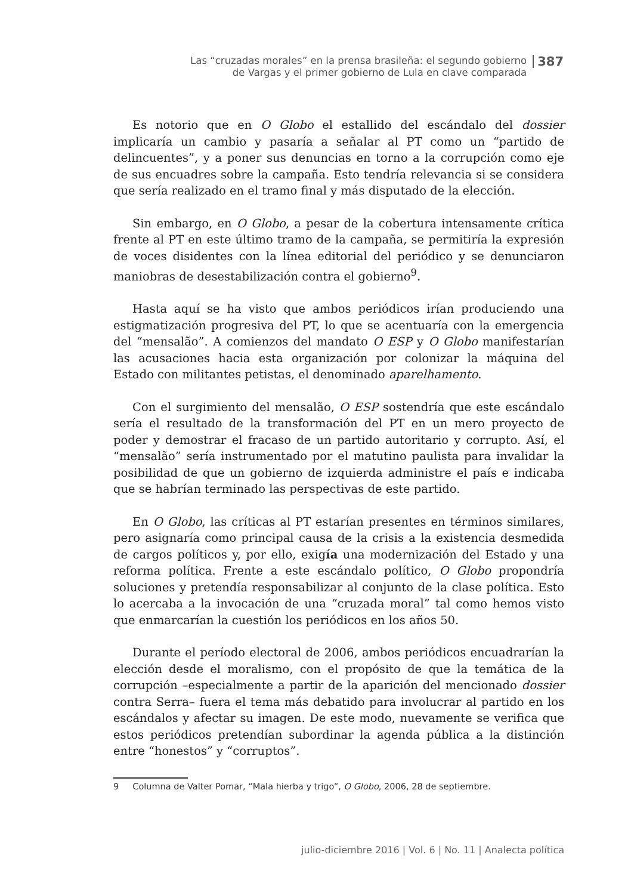Las “cruzadas morales” en la prensa brasileña: el segundo gobierno
de Vargas y el primer gobierno de Lula en clave comparada
387
Es notorio que en O Globo el estallido del escándalo del dossier implicaría un cambio y pasaría a señalar al PT como un “partido de delincuentes”, y a poner sus denuncias en torno a la corrupción como eje de sus encuadres sobre la campaña. Esto tendría relevancia si se considera que sería realizado en el tramo final y más disputado de la elección.
Sin embargo, en O Globo, a pesar de la cobertura intensamente crítica frente al PT en este último tramo de la campaña, se permitiría la expresión de voces disidentes con la línea editorial del periódico y se denunciaron maniobras de desestabilización contra el gobierno<sup>9</sup>.
Hasta aquí se ha visto que ambos periódicos irían produciendo una estigmatización progresiva del PT, lo que se acentuaría con la emergencia del “mensalão”. A comienzos del mandato O ESP y O Globo manifestarían las acusaciones hacia esta organización por colonizar la máquina del Estado con militantes petistas, el denominado aparelhamento.
Con el surgimiento del mensalão, O ESP sostendría que este escándalo sería el resultado de la transformación del PT en un mero proyecto de poder y demostrar el fracaso de un partido autoritario y corrupto. Así, el “mensalão” sería instrumentado por el matutino paulista para invalidar la posibilidad de que un gobierno de izquierda administre el país e indicaba que se habrían terminado las perspectivas de este partido.
En O Globo, las críticas al PT estarían presentes en términos similares, pero asignaría como principal causa de la crisis a la existencia desmedida de cargos políticos y, por ello, exigía una modernización del Estado y una reforma política. Frente a este escándalo político, O Globo propondría soluciones y pretendía responsabilizar al conjunto de la clase política. Esto lo acercaba a la invocación de una “cruzada moral” tal como hemos visto que enmarcarían la cuestión los periódicos en los años 50.
Durante el período electoral de 2006, ambos periódicos encuadrarían la elección desde el moralismo, con el propósito de que la temática de la corrupción –especialmente a partir de la aparición del mencionado dossier contra Serra– fuera el tema más debatido para involucrar al partido en los escándalos y afectar su imagen. De este modo, nuevamente se verifica que estos periódicos pretendían subordinar la agenda pública a la distinción entre “honestos” y “corruptos”.
9 Columna de Valter Pomar, “Mala hierba y trigo”, O Globo, 2006, 28 de septiembre.
julio-diciembre 2016 | Vol. 6 | No. 11 | Analecta política